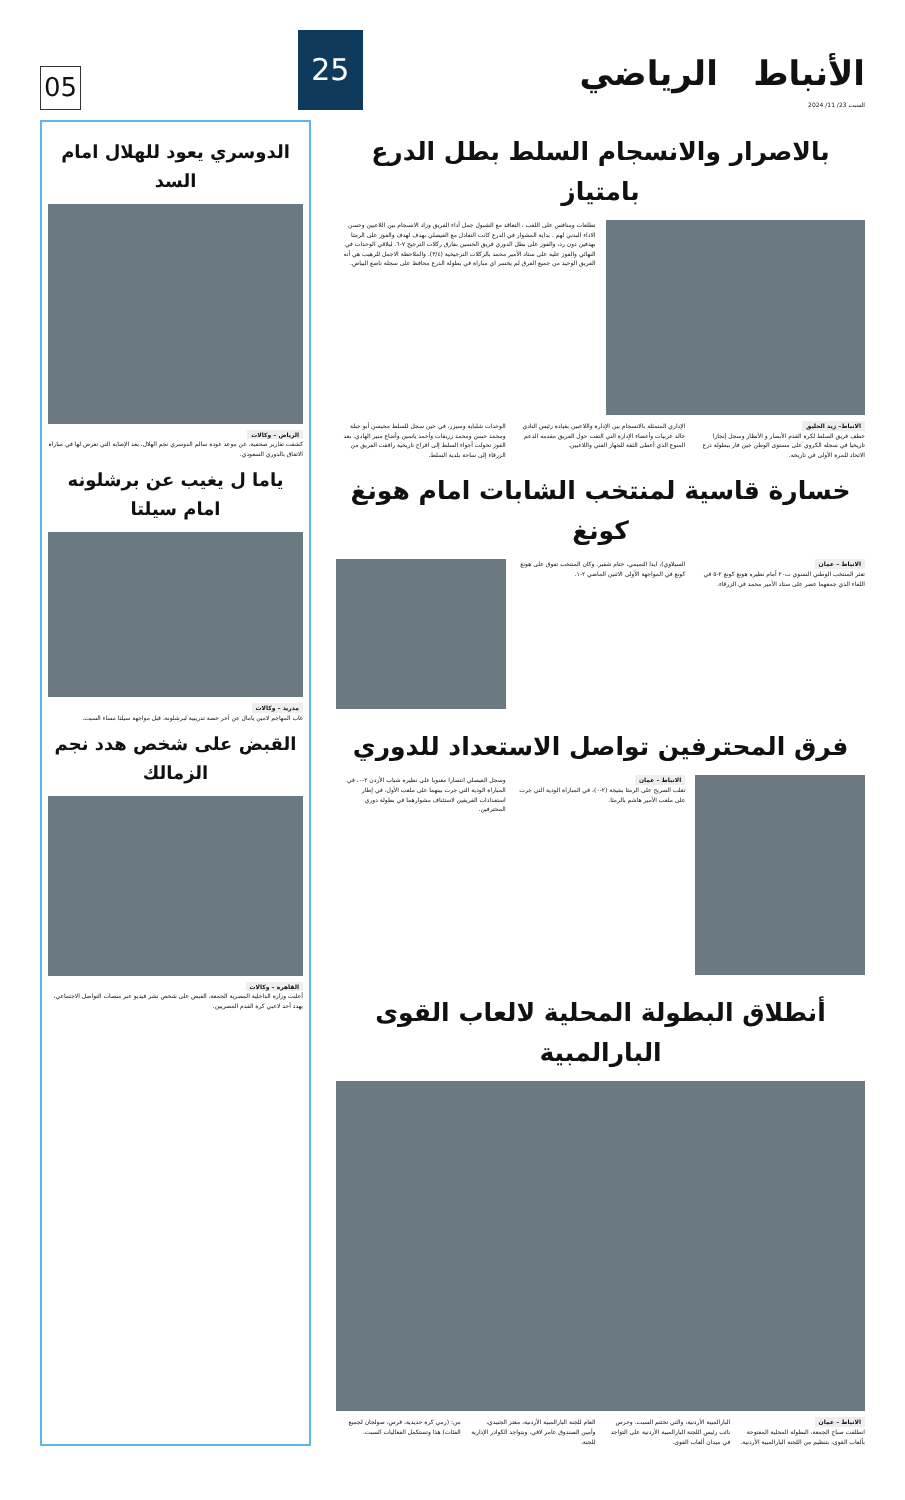الأنباط الرياضي
السبت 23/ 11/ 2024
25
05
بالاصرار والانسجام السلط بطل الدرع بامتياز
تطلعات ومنافس على اللقب . التعاقد مع الشبول جمل أداء الفريق وزاد الانسجام بين اللاعبين وحسن الاداء البدني لهم . بداية المشوار في الدرع كانت التعادل مع الفيصلي بهدف لهدف والفوز على الرمثا بهدفين دون رد، والفوز على بطل الدوري فريق الحسين بفارق ركلات الترجيح ٧-٦. ليلاقي الوحدات في النهائي والفوز عليه على ستاد الأمير محمد بالركلات الترجيحية (٣/٤). والملاحظة الاجمل للرهيب هي أنه الفريق الوحيد من جميع الفرق لم يخسر اي مباراة في بطولة الدرع محافظ على سجله ناصع البياض.
الانباط– زيد الحليق
خطف فريق السلط لكرة القدم الأبصار و الأنظار وسجل إنجازا تاريخيا في سجله الكروي على مستوى الوطن حين فاز ببطولة درع الاتحاد للمرة الأولى في تاريخه.
الإداري المتمثلة بالانسجام بين الإدارة واللاعبين بقيادة رئيس النادي خالد عربيات وأعضاء الإدارة التي التفت حول الفريق مقدمه الدعم المنوع الذي أعطى الثقة للجهاز الفني واللاعبين.
الوحدات شلباية وسيزر، في حين سجل للسلط محيسن أبو جبلة ومحمد حسن ومحمد زريقات وأحمد ياسين وأضاع منير الهادي. بعد الفوز تحولت أجواء السلط إلى افراح تاريخية رافقت الفريق من الزرقاء إلى ساحة بلدية السلط.
خسارة قاسية لمنتخب الشابات امام هونغ كونغ
الانباط – عمان
تعثر المنتخب الوطني النسوي ت٢٠ أمام نظيره هونغ كونغ ٢-٥ في اللقاء الذي جمعهما عصر على ستاد الأمير محمد في الزرقاء.
السيلاوي)، ايدا التميمي، ختام شقير. وكان المنتخب تفوق على هونغ كونغ في المواجهة الأولى الاثنين الماضي ٢-١.
فرق المحترفين تواصل الاستعداد للدوري
الانباط – عمان
تغلب الصريح على الرمثا بنتيجة (٢-٠)، في المباراة الودية التي جرت على ملعب الأمير هاشم بالرمثا.
وسجل الفيصلي انتصارا معنويا على نظيره شباب الأردن ٢-٠، في المباراة الودية التي جرت بينهما على ملعب الأول، في إطار استعدادات الفريقين لاستئناف مشوارهما في بطولة دوري المحترفين.
أنطلاق البطولة المحلية لالعاب القوى البارالمبية
الانباط – عمان
انطلقت صباح الجمعة، البطولة المحلية المفتوحة بألعاب القوى، بتنظيم من اللجنة البارالمبية الأردنية.
البارالمبية الأردنية، والتي تختتم السبت. وحرص نائب رئيس اللجنة البارالمبية الأردنية على التواجد في ميدان ألعاب القوى.
العام للجنة البارالمبية الأردنية، معتز الجنيدي، وأمين الصندوق عامر لافي، وبتواجد الكوادر الإدارية للجنة.
من: (رمي كرة حديدية، قرص، صولجان لجميع الفئات) هذا وتستكمل الفعاليات السبت.
الدوسري يعود للهلال امام السد
الرياض – وكالات
كشفت تقارير صحفية، عن موعد عودة سالم الدوسري نجم الهلال، بعد الإصابة التي تعرض لها في مباراة الاتفاق بالدوري السعودي.
ياما ل يغيب عن برشلونه امام سيلتا
مدريد – وكالات
غاب المهاجم لامين يامال عن آخر حصة تدريبية لبرشلونة، قبل مواجهة سيلتا مساء السبت.
القبض على شخص هدد نجم الزمالك
القاهرة – وكالات
أعلنت وزارة الداخلية المصرية الجمعة، القبض على شخص نشر فيديو عبر منصات التواصل الاجتماعي، يهدد أحد لاعبي كرة القدم المصريين.